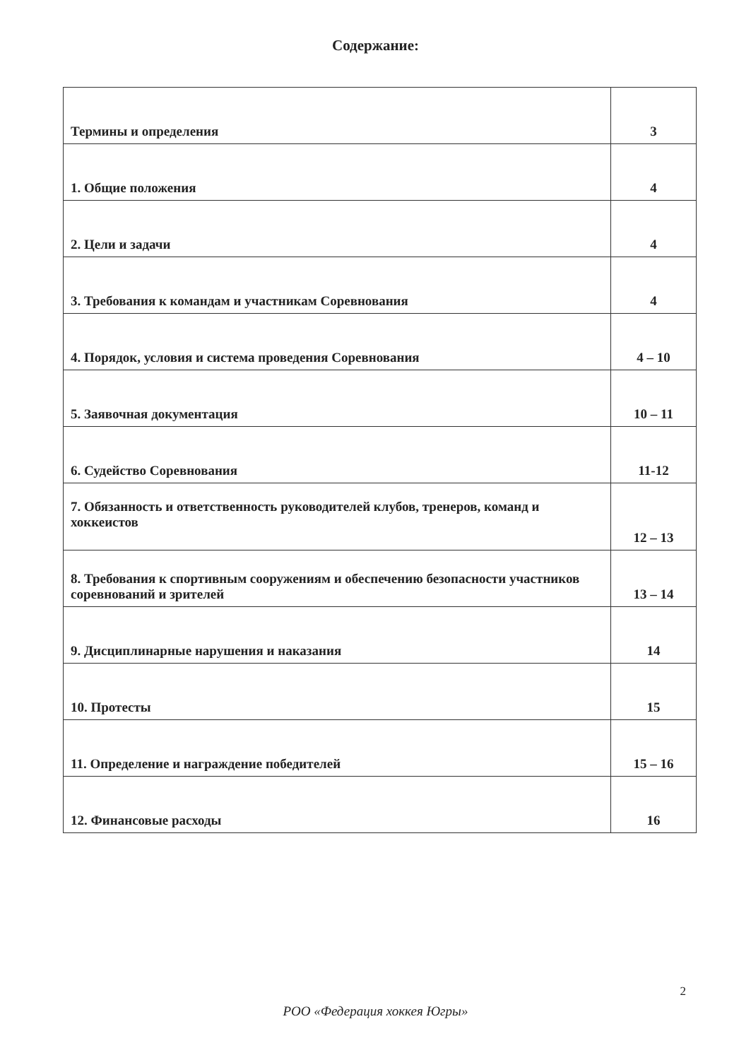Содержание:
| Термины и определения | 3 |
| 1. Общие положения | 4 |
| 2. Цели и задачи | 4 |
| 3. Требования к командам и участникам Соревнования | 4 |
| 4. Порядок, условия и система проведения Соревнования | 4 – 10 |
| 5. Заявочная документация | 10 – 11 |
| 6. Судейство Соревнования | 11-12 |
| 7. Обязанность и ответственность руководителей клубов, тренеров, команд и хоккеистов | 12 – 13 |
| 8. Требования к спортивным сооружениям и обеспечению безопасности участников соревнований и зрителей | 13 – 14 |
| 9. Дисциплинарные нарушения и наказания | 14 |
| 10. Протесты | 15 |
| 11. Определение и награждение победителей | 15 – 16 |
| 12. Финансовые расходы | 16 |
2
РОО «Федерация хоккея Югры»